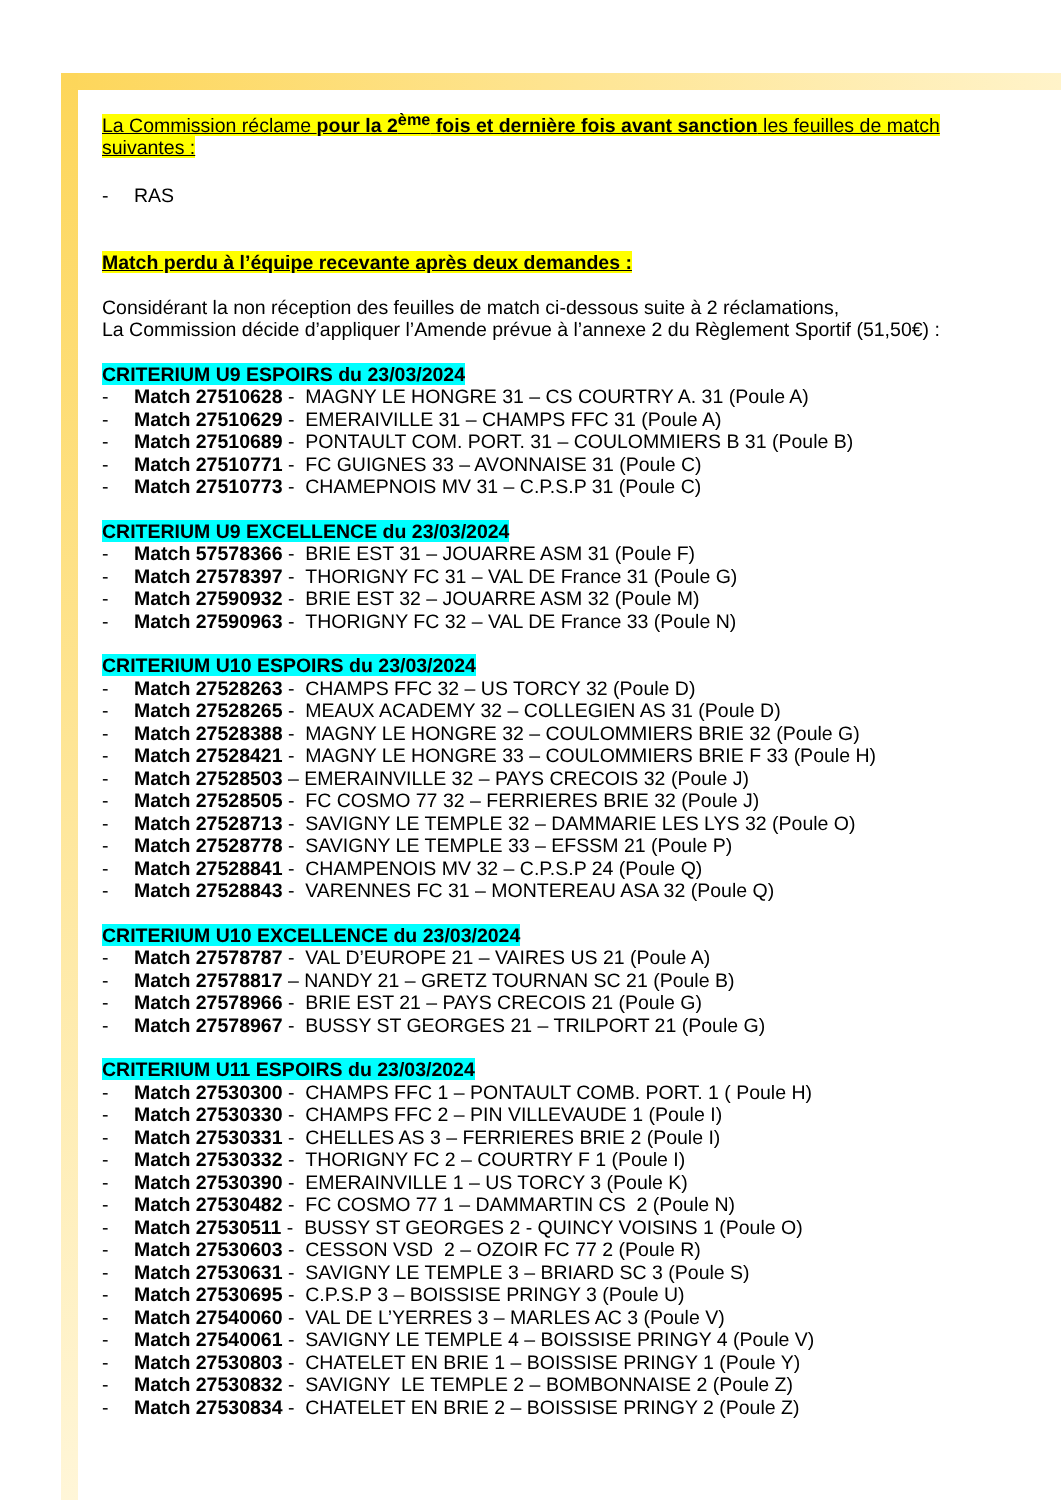La Commission réclame pour la 2<sup>ème</sup> fois et dernière fois avant sanction les feuilles de match
suivantes :
- RAS
Match perdu à l’équipe recevante après deux demandes :
Considérant la non réception des feuilles de match ci-dessous suite à 2 réclamations,
La Commission décide d’appliquer l’Amende prévue à l’annexe 2 du Règlement Sportif (51,50€) :
CRITERIUM U9 ESPOIRS du 23/03/2024
- Match 27510628 - MAGNY LE HONGRE 31 – CS COURTRY A. 31 (Poule A)
- Match 27510629 - EMERAIVILLE 31 – CHAMPS FFC 31 (Poule A)
- Match 27510689 - PONTAULT COM. PORT. 31 – COULOMMIERS B 31 (Poule B)
- Match 27510771 - FC GUIGNES 33 – AVONNAISE 31 (Poule C)
- Match 27510773 - CHAMEPNOIS MV 31 – C.P.S.P 31 (Poule C)
CRITERIUM U9 EXCELLENCE du 23/03/2024
- Match 57578366 - BRIE EST 31 – JOUARRE ASM 31 (Poule F)
- Match 27578397 - THORIGNY FC 31 – VAL DE France 31 (Poule G)
- Match 27590932 - BRIE EST 32 – JOUARRE ASM 32 (Poule M)
- Match 27590963 - THORIGNY FC 32 – VAL DE France 33 (Poule N)
CRITERIUM U10 ESPOIRS du 23/03/2024
- Match 27528263 - CHAMPS FFC 32 – US TORCY 32 (Poule D)
- Match 27528265 - MEAUX ACADEMY 32 – COLLEGIEN AS 31 (Poule D)
- Match 27528388 - MAGNY LE HONGRE 32 – COULOMMIERS BRIE 32 (Poule G)
- Match 27528421 - MAGNY LE HONGRE 33 – COULOMMIERS BRIE F 33 (Poule H)
- Match 27528503 – EMERAINVILLE 32 – PAYS CRECOIS 32 (Poule J)
- Match 27528505 - FC COSMO 77 32 – FERRIERES BRIE 32 (Poule J)
- Match 27528713 - SAVIGNY LE TEMPLE 32 – DAMMARIE LES LYS 32 (Poule O)
- Match 27528778 - SAVIGNY LE TEMPLE 33 – EFSSM 21 (Poule P)
- Match 27528841 - CHAMPENOIS MV 32 – C.P.S.P 24 (Poule Q)
- Match 27528843 - VARENNES FC 31 – MONTEREAU ASA 32 (Poule Q)
CRITERIUM U10 EXCELLENCE du 23/03/2024
- Match 27578787 - VAL D’EUROPE 21 – VAIRES US 21 (Poule A)
- Match 27578817 – NANDY 21 – GRETZ TOURNAN SC 21 (Poule B)
- Match 27578966 - BRIE EST 21 – PAYS CRECOIS 21 (Poule G)
- Match 27578967 - BUSSY ST GEORGES 21 – TRILPORT 21 (Poule G)
CRITERIUM U11 ESPOIRS du 23/03/2024
- Match 27530300 - CHAMPS FFC 1 – PONTAULT COMB. PORT. 1 ( Poule H)
- Match 27530330 - CHAMPS FFC 2 – PIN VILLEVAUDE 1 (Poule I)
- Match 27530331 - CHELLES AS 3 – FERRIERES BRIE 2 (Poule I)
- Match 27530332 - THORIGNY FC 2 – COURTRY F 1 (Poule I)
- Match 27530390 - EMERAINVILLE 1 – US TORCY 3 (Poule K)
- Match 27530482 - FC COSMO 77 1 – DAMMARTIN CS 2 (Poule N)
- Match 27530511 - BUSSY ST GEORGES 2 - QUINCY VOISINS 1 (Poule O)
- Match 27530603 - CESSON VSD 2 – OZOIR FC 77 2 (Poule R)
- Match 27530631 - SAVIGNY LE TEMPLE 3 – BRIARD SC 3 (Poule S)
- Match 27530695 - C.P.S.P 3 – BOISSISE PRINGY 3 (Poule U)
- Match 27540060 - VAL DE L’YERRES 3 – MARLES AC 3 (Poule V)
- Match 27540061 - SAVIGNY LE TEMPLE 4 – BOISSISE PRINGY 4 (Poule V)
- Match 27530803 - CHATELET EN BRIE 1 – BOISSISE PRINGY 1 (Poule Y)
- Match 27530832 - SAVIGNY LE TEMPLE 2 – BOMBONNAISE 2 (Poule Z)
- Match 27530834 - CHATELET EN BRIE 2 – BOISSISE PRINGY 2 (Poule Z)